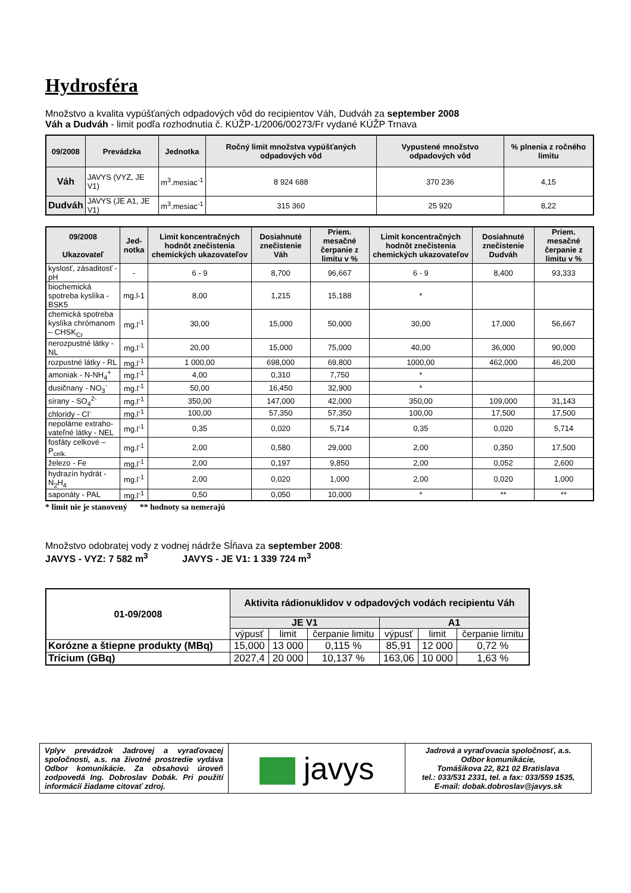Hydrosféra
Množstvo a kvalita vypúšťaných odpadových vôd do recipientov Váh, Dudváh za september 2008
Váh a Dudváh - limit podľa rozhodnutia č. KÚŽP-1/2006/00273/Fr vydané KÚŽP Trnava
| 09/2008 | Prevádzka | Jednotka | Ročný limit množstva vypúšťaných odpadových vôd | Vypustené množstvo odpadových vôd | % plnenia z ročného limitu |
| --- | --- | --- | --- | --- | --- |
| Váh | JAVYS (VYZ, JE V1) | m<sup>3</sup>.mesiac<sup>-1</sup> | 8 924 688 | 370 236 | 4,15 |
| Dudváh | JAVYS (JE A1, JE V1) | m<sup>3</sup>.mesiac<sup>-1</sup> | 315 360 | 25 920 | 8,22 |
| 09/2008 Ukazovateľ | Jed-notka | Limit koncentračných hodnôt znečistenia chemických ukazovateľov | Dosiahnuté znečistenie Váh | Priem. mesačné čerpanie z limitu v % | Limit koncentračných hodnôt znečistenia chemických ukazovateľov | Dosiahnuté znečistenie Dudváh | Priem. mesačné čerpanie z limitu v % |
| --- | --- | --- | --- | --- | --- | --- | --- |
| kyslosť, zásaditosť - pH | - | 6 - 9 | 8,700 | 96,667 | 6 - 9 | 8,400 | 93,333 |
| biochemická spotreba kyslíka -BSK5 | mg.l-1 | 8,00 | 1,215 | 15,188 | * | | |
| chemická spotreba kyslíka chrómanom – CHSK<sub>Cr</sub> | mg.l<sup>-1</sup> | 30,00 | 15,000 | 50,000 | 30,00 | 17,000 | 56,667 |
| nerozpustné látky - NL | mg.l<sup>-1</sup> | 20,00 | 15,000 | 75,000 | 40,00 | 36,000 | 90,000 |
| rozpustné látky - RL | mg.l<sup>-1</sup> | 1 000,00 | 698,000 | 69,800 | 1000,00 | 462,000 | 46,200 |
| amoniak - N-NH<sub>4</sub><sup>+</sup> | mg.l<sup>-1</sup> | 4,00 | 0,310 | 7,750 | * | | |
| dusičnany - NO<sub>3</sub><sup>-</sup> | mg.l<sup>-1</sup> | 50,00 | 16,450 | 32,900 | * | | |
| sírany - SO<sub>4</sub><sup>2-</sup> | mg.l<sup>-1</sup> | 350,00 | 147,000 | 42,000 | 350,00 | 109,000 | 31,143 |
| chloridy - Cl<sup>-</sup> | mg.l<sup>-1</sup> | 100,00 | 57,350 | 57,350 | 100,00 | 17,500 | 17,500 |
| nepolárne extraho-vateľné látky - NEL | mg.l<sup>-1</sup> | 0,35 | 0,020 | 5,714 | 0,35 | 0,020 | 5,714 |
| fosfáty celkové – P<sub>celk.</sub> | mg.l<sup>-1</sup> | 2,00 | 0,580 | 29,000 | 2,00 | 0,350 | 17,500 |
| železo - Fe | mg.l<sup>-1</sup> | 2,00 | 0,197 | 9,850 | 2,00 | 0,052 | 2,600 |
| hydrazín hydrát - N<sub>2</sub>H<sub>4</sub> | mg.l<sup>-1</sup> | 2,00 | 0,020 | 1,000 | 2,00 | 0,020 | 1,000 |
| saponáty - PAL | mg.l<sup>-1</sup> | 0,50 | 0,050 | 10,000 | * | ** | ** |
* limit nie je stanovený ** hodnoty sa nemerajú
Množstvo odobratej vody z vodnej nádrže Sĺňava za september 2008:
JAVYS - VYZ: 7 582 m<sup>3</sup> JAVYS - JE V1: 1 339 724 m<sup>3</sup>
| 01-09/2008 | Aktivita rádionuklidov v odpadových vodách recipientu Váh | | | | | |
| --- | --- | --- | --- | --- | --- | --- |
| | JE V1 | | | A1 | | |
| | výpusť | limit | čerpanie limitu | výpusť | limit | čerpanie limitu |
| Korózne a štiepne produkty (MBq) | 15,000 | 13 000 | 0,115 % | 85,91 | 12 000 | 0,72 % |
| Trícium (GBq) | 2027,4 | 20 000 | 10,137 % | 163,06 | 10 000 | 1,63 % |
| Vplyv prevádzok Jadrovej a vyraďovacej spoločnosti, a.s. na životné prostredie vydáva Odbor komunikácie. Za obsahovú úroveň zodpovedá Ing. Dobroslav Dobák. Pri použití informácií žiadame citovať zdroj. | javys | Jadrová a vyraďovacia spoločnosť, a.s. Odbor komunikácie, Tomášikova 22, 821 02 Bratislava tel.: 033/531 2331, tel. a fax: 033/559 1535, E-mail: dobak.dobroslav@javys.sk |